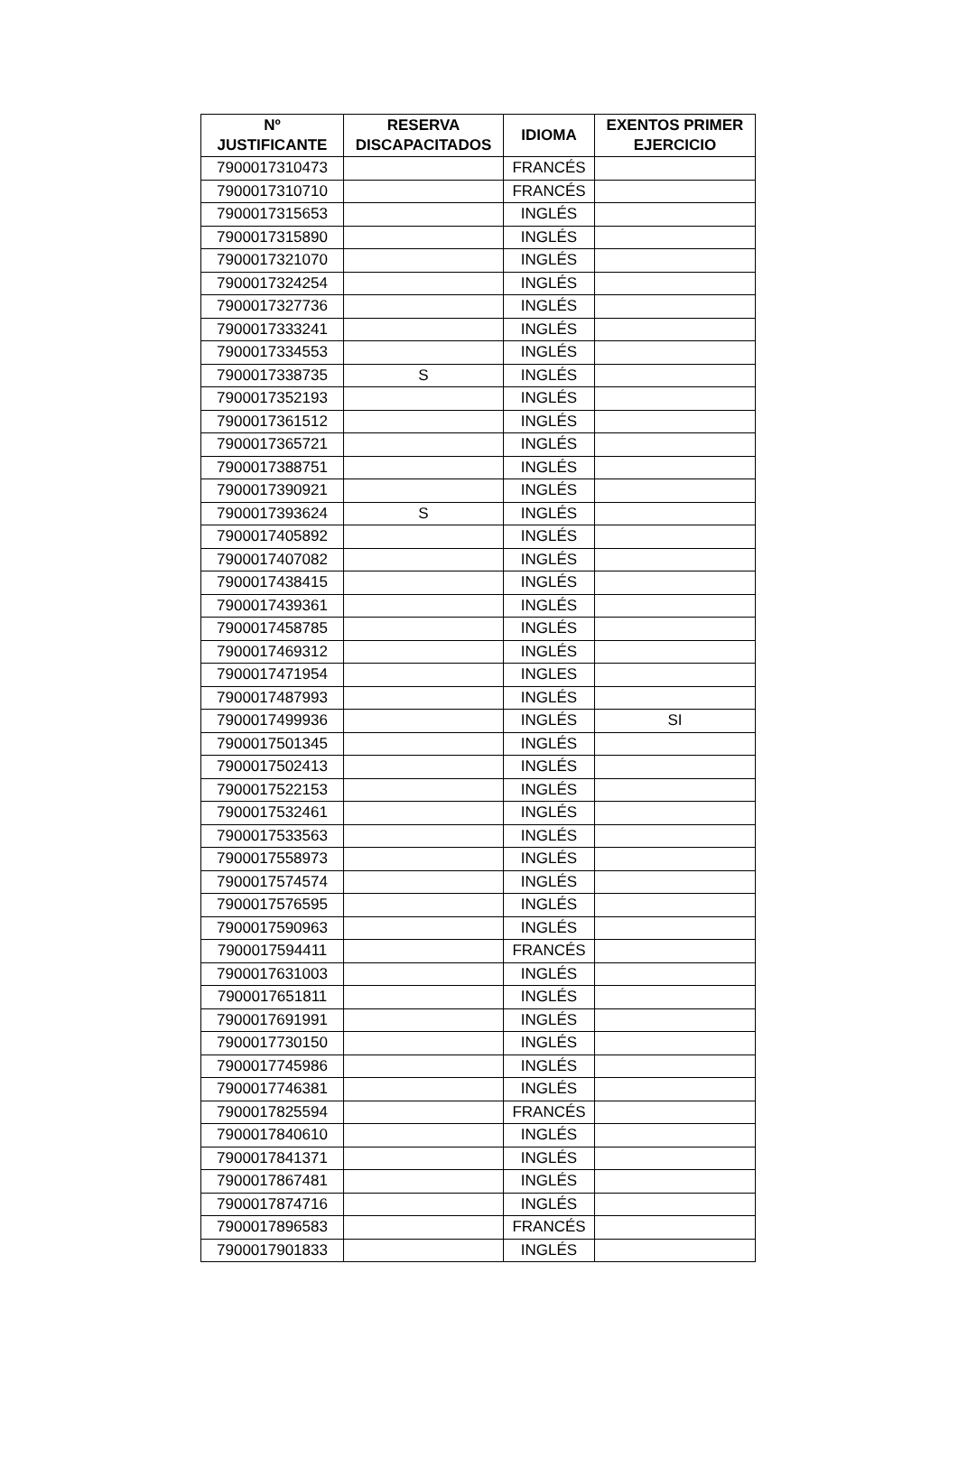| Nº JUSTIFICANTE | RESERVA DISCAPACITADOS | IDIOMA | EXENTOS PRIMER EJERCICIO |
| --- | --- | --- | --- |
| 7900017310473 | | FRANCÉS | |
| 7900017310710 | | FRANCÉS | |
| 7900017315653 | | INGLÉS | |
| 7900017315890 | | INGLÉS | |
| 7900017321070 | | INGLÉS | |
| 7900017324254 | | INGLÉS | |
| 7900017327736 | | INGLÉS | |
| 7900017333241 | | INGLÉS | |
| 7900017334553 | | INGLÉS | |
| 7900017338735 | S | INGLÉS | |
| 7900017352193 | | INGLÉS | |
| 7900017361512 | | INGLÉS | |
| 7900017365721 | | INGLÉS | |
| 7900017388751 | | INGLÉS | |
| 7900017390921 | | INGLÉS | |
| 7900017393624 | S | INGLÉS | |
| 7900017405892 | | INGLÉS | |
| 7900017407082 | | INGLÉS | |
| 7900017438415 | | INGLÉS | |
| 7900017439361 | | INGLÉS | |
| 7900017458785 | | INGLÉS | |
| 7900017469312 | | INGLÉS | |
| 7900017471954 | | INGLES | |
| 7900017487993 | | INGLÉS | |
| 7900017499936 | | INGLÉS | SI |
| 7900017501345 | | INGLÉS | |
| 7900017502413 | | INGLÉS | |
| 7900017522153 | | INGLÉS | |
| 7900017532461 | | INGLÉS | |
| 7900017533563 | | INGLÉS | |
| 7900017558973 | | INGLÉS | |
| 7900017574574 | | INGLÉS | |
| 7900017576595 | | INGLÉS | |
| 7900017590963 | | INGLÉS | |
| 7900017594411 | | FRANCÉS | |
| 7900017631003 | | INGLÉS | |
| 7900017651811 | | INGLÉS | |
| 7900017691991 | | INGLÉS | |
| 7900017730150 | | INGLÉS | |
| 7900017745986 | | INGLÉS | |
| 7900017746381 | | INGLÉS | |
| 7900017825594 | | FRANCÉS | |
| 7900017840610 | | INGLÉS | |
| 7900017841371 | | INGLÉS | |
| 7900017867481 | | INGLÉS | |
| 7900017874716 | | INGLÉS | |
| 7900017896583 | | FRANCÉS | |
| 7900017901833 | | INGLÉS | |